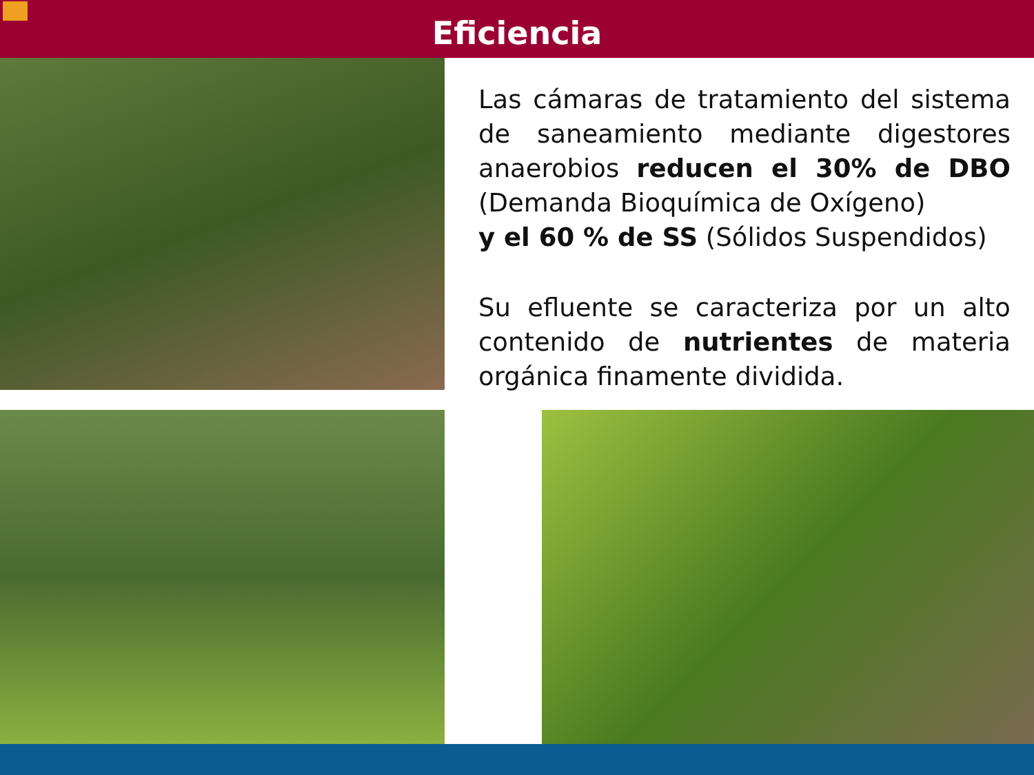Eficiencia
Las cámaras de tratamiento del sistema de saneamiento mediante digestores anaerobios reducen el 30% de DBO (Demanda Bioquímica de Oxígeno)
y el 60 % de SS (Sólidos Suspendidos)
Su efluente se caracteriza por un alto contenido de nutrientes de materia orgánica finamente dividida.